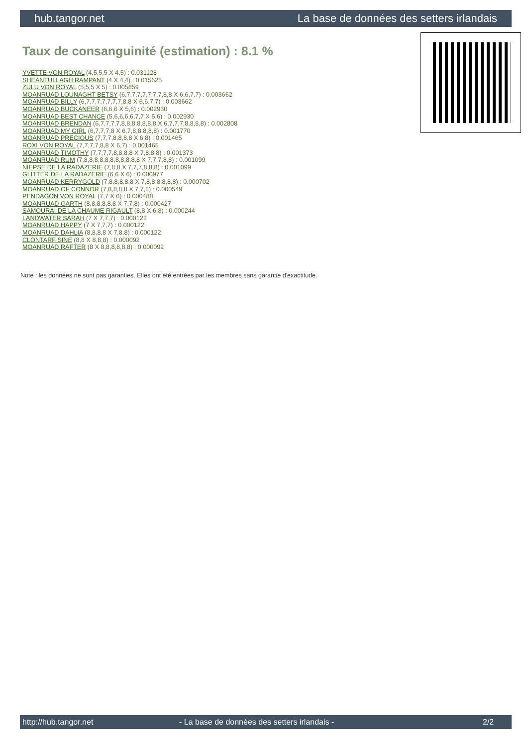hub.tangor.net La base de données des setters irlandais
Taux de consanguinité (estimation) : 8.1 %
YVETTE VON ROYAL (4,5,5,5 X 4,5) : 0.031128
SHEANTULLAGH RAMPANT (4 X 4,4) : 0.015625
ZULU VON ROYAL (5,5,5 X 5) : 0.005859
MOANRUAD LOUNAGHT BETSY (6,7,7,7,7,7,7,7,8,8 X 6,6,7,7) : 0.003662
MOANRUAD BILLY (6,7,7,7,7,7,7,7,8,8 X 6,6,7,7) : 0.003662
MOANRUAD BUCKANEER (6,6,6 X 5,6) : 0.002930
MOANRUAD BEST CHANCE (5,6,6,6,6,7,7 X 5,6) : 0.002930
MOANRUAD BRENDAN (6,7,7,7,7,8,8,8,8,8,8,8 X 6,7,7,7,8,8,8,8) : 0.002808
MOANRUAD MY GIRL (6,7,7,7,8 X 6,7,8,8,8,8,8) : 0.001770
MOANRUAD PRECIOUS (7,7,7,8,8,8,8 X 6,8) : 0.001465
ROXI VON ROYAL (7,7,7,7,8,8 X 6,7) : 0.001465
MOANRUAD TIMOTHY (7,7,7,7,8,8,8,8 X 7,8,8,8) : 0.001373
MOANRUAD RUM (7,8,8,8,8,8,8,8,8,8,8,8 X 7,7,7,8,8) : 0.001099
NIEPSE DE LA RADAZERIE (7,8,8 X 7,7,7,8,8,8) : 0.001099
GLITTER DE LA RADAZERIE (6,6 X 6) : 0.000977
MOANRUAD KERRYGOLD (7,8,8,8,8,8 X 7,8,8,8,8,8,8) : 0.000702
MOANRUAD OF CONNOR (7,8,8,8,8 X 7,7,8) : 0.000549
PENDAGON VON ROYAL (7,7 X 6) : 0.000488
MOANRUAD GARTH (8,8,8,8,8,8 X 7,7,8) : 0.000427
SAMOURAI DE LA CHAUME RIGAULT (8,8 X 6,8) : 0.000244
LANDWATER SARAH (7 X 7,7,7) : 0.000122
MOANRUAD HAPPY (7 X 7,7,7) : 0.000122
MOANRUAD DAHLIA (8,8,8,8 X 7,8,8) : 0.000122
CLONTARF SINE (8,8 X 8,8,8) : 0.000092
MOANRUAD RAFTER (8 X 8,8,8,8,8,8) : 0.000092
Note : les données ne sont pas garanties. Elles ont été entrées par les membres sans garantie d'exactitude.
http://hub.tangor.net - La base de données des setters irlandais - 2/2